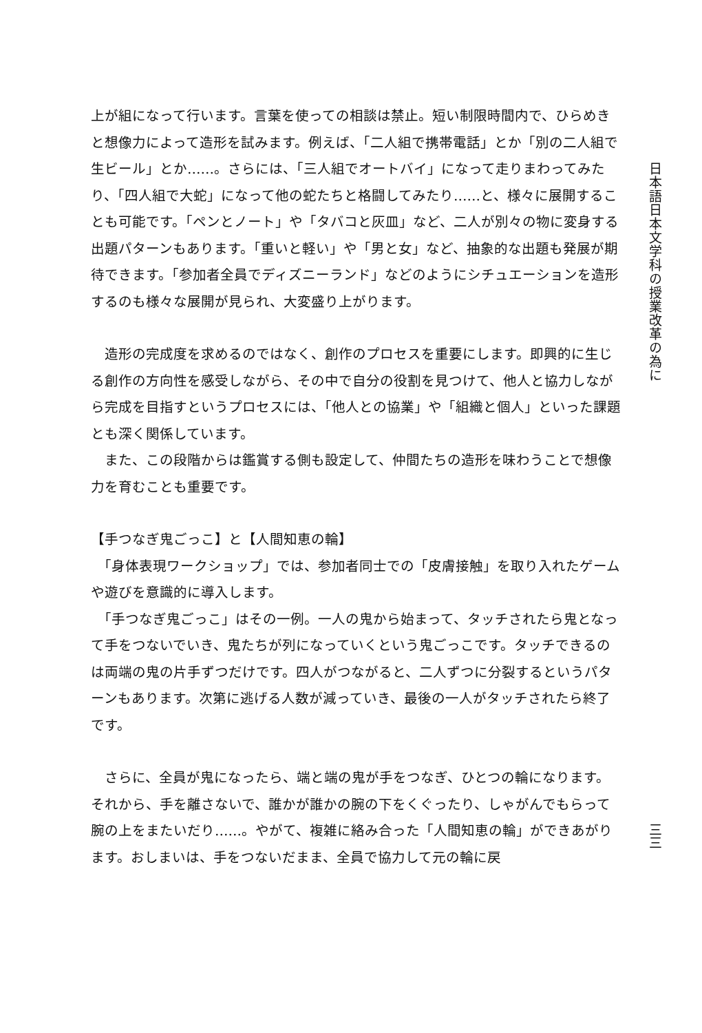上が組になって行います。言葉を使っての相談は禁止。短い制限時間内で、ひらめきと想像力によって造形を試みます。例えば、「二人組で携帯電話」とか「別の二人組で生ビール」とか……。さらには、「三人組でオートバイ」になって走りまわってみたり、「四人組で大蛇」になって他の蛇たちと格闘してみたり……と、様々に展開することも可能です。「ペンとノート」や「タバコと灰皿」など、二人が別々の物に変身する出題パターンもあります。「重いと軽い」や「男と女」など、抽象的な出題も発展が期待できます。「参加者全員でディズニーランド」などのようにシチュエーションを造形するのも様々な展開が見られ、大変盛り上がります。
　造形の完成度を求めるのではなく、創作のプロセスを重要にします。即興的に生じる創作の方向性を感受しながら、その中で自分の役割を見つけて、他人と協力しながら完成を目指すというプロセスには、「他人との協業」や「組織と個人」といった課題とも深く関係しています。
　また、この段階からは鑑賞する側も設定して、仲間たちの造形を味わうことで想像力を育むことも重要です。
【手つなぎ鬼ごっこ】と【人間知恵の輪】
　「身体表現ワークショップ」では、参加者同士での「皮膚接触」を取り入れたゲームや遊びを意識的に導入します。
　「手つなぎ鬼ごっこ」はその一例。一人の鬼から始まって、タッチされたら鬼となって手をつないでいき、鬼たちが列になっていくという鬼ごっこです。タッチできるのは両端の鬼の片手ずつだけです。四人がつながると、二人ずつに分裂するというパターンもあります。次第に逃げる人数が減っていき、最後の一人がタッチされたら終了です。
　さらに、全員が鬼になったら、端と端の鬼が手をつなぎ、ひとつの輪になります。それから、手を離さないで、誰かが誰かの腕の下をくぐったり、しゃがんでもらって腕の上をまたいだり……。やがて、複雑に絡み合った「人間知恵の輪」ができあがります。おしまいは、手をつないだまま、全員で協力して元の輪に戻
日本語日本文学科の授業改革の為に
三三